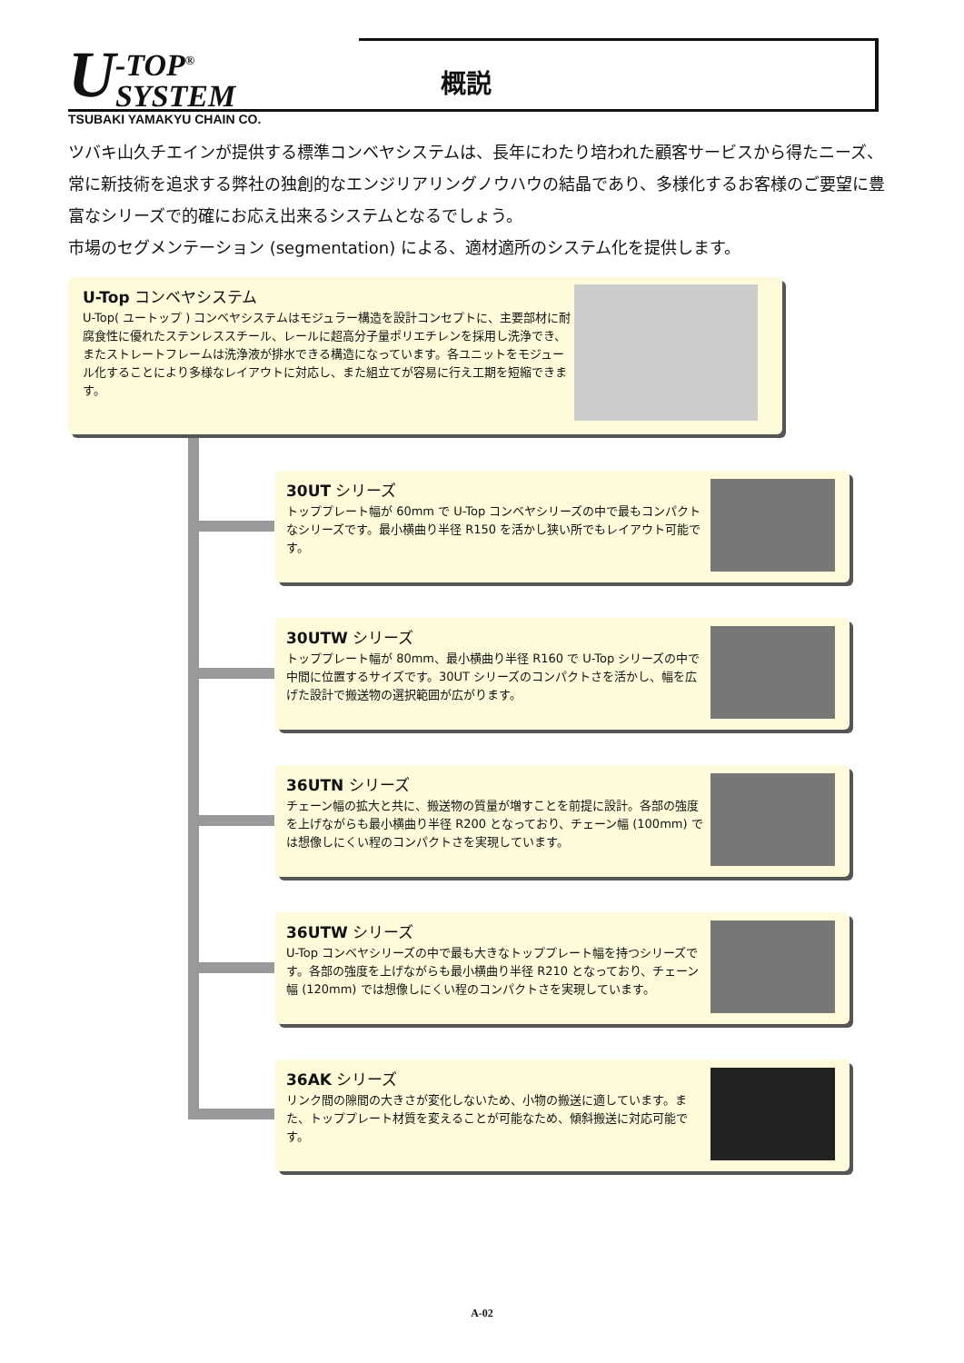U
-TOP<sup>®</sup> SYSTEM
TSUBAKI YAMAKYU CHAIN CO.
概説
ツバキ山久チエインが提供する標準コンベヤシステムは、長年にわたり培われた顧客サービスから得たニーズ、常に新技術を追求する弊社の独創的なエンジリアリングノウハウの結晶であり、多様化するお客様のご要望に豊富なシリーズで的確にお応え出来るシステムとなるでしょう。
市場のセグメンテーション (segmentation) による、適材適所のシステム化を提供します。
U-Top コンベヤシステム
U-Top( ユートップ ) コンベヤシステムはモジュラー構造を設計コンセプトに、主要部材に耐腐食性に優れたステンレススチール、レールに超高分子量ポリエチレンを採用し洗浄でき、またストレートフレームは洗浄液が排水できる構造になっています。各ユニットをモジュール化することにより多様なレイアウトに対応し、また組立てが容易に行え工期を短縮できます。
30UT シリーズ
トッププレート幅が 60mm で U-Top コンベヤシリーズの中で最もコンパクトなシリーズです。最小横曲り半径 R150 を活かし狭い所でもレイアウト可能です。
30UTW シリーズ
トッププレート幅が 80mm、最小横曲り半径 R160 で U-Top シリーズの中で中間に位置するサイズです。30UT シリーズのコンパクトさを活かし、幅を広げた設計で搬送物の選択範囲が広がります。
36UTN シリーズ
チェーン幅の拡大と共に、搬送物の質量が増すことを前提に設計。各部の強度を上げながらも最小横曲り半径 R200 となっており、チェーン幅 (100mm) では想像しにくい程のコンパクトさを実現しています。
36UTW シリーズ
U-Top コンベヤシリーズの中で最も大きなトッププレート幅を持つシリーズです。各部の強度を上げながらも最小横曲り半径 R210 となっており、チェーン幅 (120mm) では想像しにくい程のコンパクトさを実現しています。
36AK シリーズ
リンク間の隙間の大きさが変化しないため、小物の搬送に適しています。また、トッププレート材質を変えることが可能なため、傾斜搬送に対応可能です。
A-02